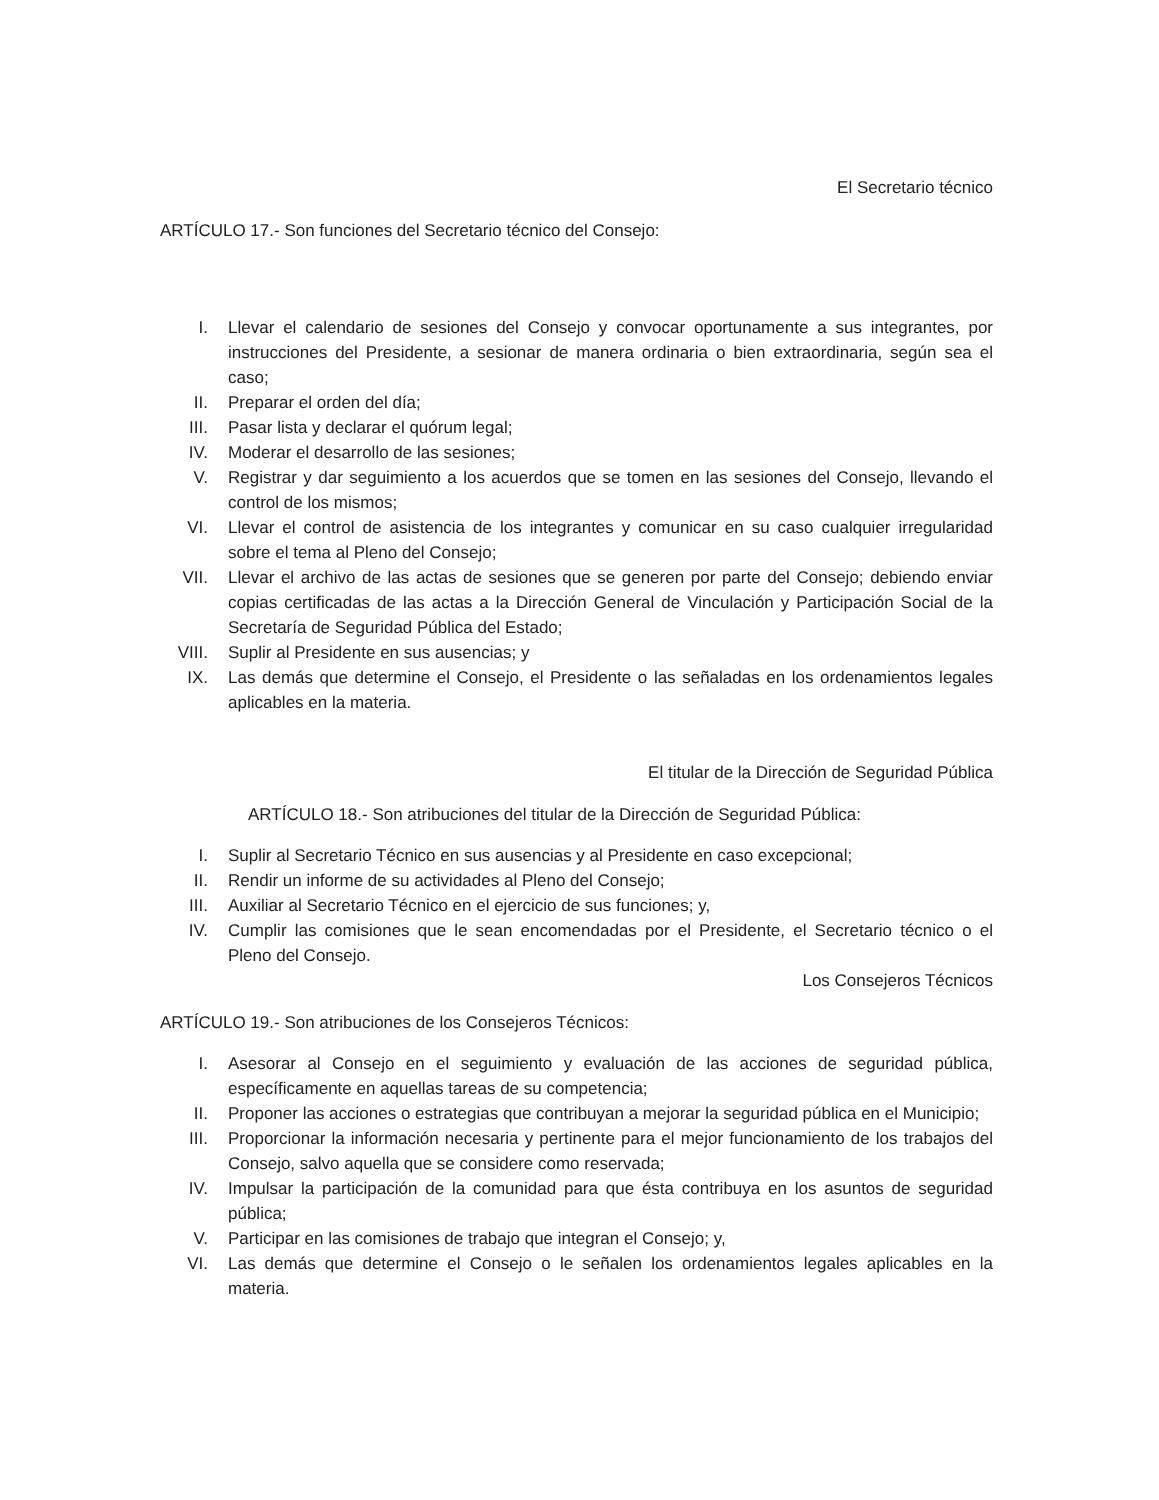El Secretario técnico
ARTÍCULO 17.- Son funciones del Secretario técnico del Consejo:
I. Llevar el calendario de sesiones del Consejo y convocar oportunamente a sus integrantes, por instrucciones del Presidente, a sesionar de manera ordinaria o bien extraordinaria, según sea el caso;
II. Preparar el orden del día;
III. Pasar lista y declarar el quórum legal;
IV. Moderar el desarrollo de las sesiones;
V. Registrar y dar seguimiento a los acuerdos que se tomen en las sesiones del Consejo, llevando el control de los mismos;
VI. Llevar el control de asistencia de los integrantes y comunicar en su caso cualquier irregularidad sobre el tema al Pleno del Consejo;
VII. Llevar el archivo de las actas de sesiones que se generen por parte del Consejo; debiendo enviar copias certificadas de las actas a la Dirección General de Vinculación y Participación Social de la Secretaría de Seguridad Pública del Estado;
VIII. Suplir al Presidente en sus ausencias; y
IX. Las demás que determine el Consejo, el Presidente o las señaladas en los ordenamientos legales aplicables en la materia.
El titular de la Dirección de Seguridad Pública
ARTÍCULO 18.- Son atribuciones del titular de la Dirección de Seguridad Pública:
I. Suplir al Secretario Técnico en sus ausencias y al Presidente en caso excepcional;
II. Rendir un informe de su actividades al Pleno del Consejo;
III. Auxiliar al Secretario Técnico en el ejercicio de sus funciones; y,
IV. Cumplir las comisiones que le sean encomendadas por el Presidente, el Secretario técnico o el Pleno del Consejo.
Los Consejeros Técnicos
ARTÍCULO 19.- Son atribuciones de los Consejeros Técnicos:
I. Asesorar al Consejo en el seguimiento y evaluación de las acciones de seguridad pública, específicamente en aquellas tareas de su competencia;
II. Proponer las acciones o estrategias que contribuyan a mejorar la seguridad pública en el Municipio;
III. Proporcionar la información necesaria y pertinente para el mejor funcionamiento de los trabajos del Consejo, salvo aquella que se considere como reservada;
IV. Impulsar la participación de la comunidad para que ésta contribuya en los asuntos de seguridad pública;
V. Participar en las comisiones de trabajo que integran el Consejo; y,
VI. Las demás que determine el Consejo o le señalen los ordenamientos legales aplicables en la materia.